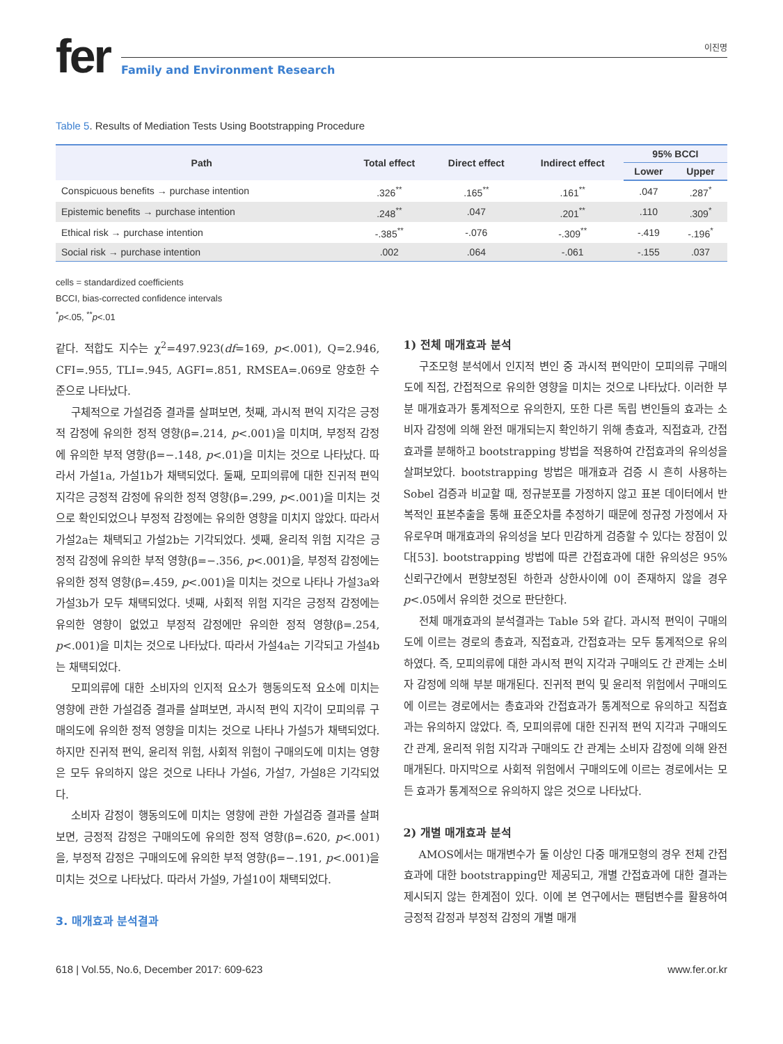fer
이진명
Family and Environment Research
Table 5. Results of Mediation Tests Using Bootstrapping Procedure
| Path | Total effect | Direct effect | Indirect effect | 95% BCCI | |
| --- | --- | --- | --- | --- | --- |
| | | | | Lower | Upper |
| Conspicuous benefits → purchase intention | .326<sup>**</sup> | .165<sup>**</sup> | .161<sup>**</sup> | .047 | .287<sup>*</sup> |
| Epistemic benefits → purchase intention | .248<sup>**</sup> | .047 | .201<sup>**</sup> | .110 | .309<sup>*</sup> |
| Ethical risk → purchase intention | -.385<sup>**</sup> | -.076 | -.309<sup>**</sup> | -.419 | -.196<sup>*</sup> |
| Social risk → purchase intention | .002 | .064 | -.061 | -.155 | .037 |
cells = standardized coefficients
BCCI, bias-corrected confidence intervals
<sup>*</sup> p<.05, <sup>**</sup>p<.01
같다. 적합도 지수는 χ<sup>2</sup>=497.923(df=169, p<.001), Q=2.946, CFI=.955, TLI=.945, AGFI=.851, RMSEA=.069로 양호한 수준으로 나타났다.
구체적으로 가설검증 결과를 살펴보면, 첫째, 과시적 편익 지각은 긍정적 감정에 유의한 정적 영향(β=.214, p<.001)을 미치며, 부정적 감정에 유의한 부적 영향(β=−.148, p<.01)을 미치는 것으로 나타났다. 따라서 가설1a, 가설1b가 채택되었다. 둘째, 모피의류에 대한 진귀적 편익 지각은 긍정적 감정에 유의한 정적 영향(β=.299, p<.001)을 미치는 것으로 확인되었으나 부정적 감정에는 유의한 영향을 미치지 않았다. 따라서 가설2a는 채택되고 가설2b는 기각되었다. 셋째, 윤리적 위험 지각은 긍정적 감정에 유의한 부적 영향(β=−.356, p<.001)을, 부정적 감정에는 유의한 정적 영향(β=.459, p<.001)을 미치는 것으로 나타나 가설3a와 가설3b가 모두 채택되었다. 넷째, 사회적 위험 지각은 긍정적 감정에는 유의한 영향이 없었고 부정적 감정에만 유의한 정적 영향(β=.254, p<.001)을 미치는 것으로 나타났다. 따라서 가설4a는 기각되고 가설4b는 채택되었다.
모피의류에 대한 소비자의 인지적 요소가 행동의도적 요소에 미치는 영향에 관한 가설검증 결과를 살펴보면, 과시적 편익 지각이 모피의류 구매의도에 유의한 정적 영향을 미치는 것으로 나타나 가설5가 채택되었다. 하지만 진귀적 편익, 윤리적 위험, 사회적 위험이 구매의도에 미치는 영향은 모두 유의하지 않은 것으로 나타나 가설6, 가설7, 가설8은 기각되었다.
소비자 감정이 행동의도에 미치는 영향에 관한 가설검증 결과를 살펴보면, 긍정적 감정은 구매의도에 유의한 정적 영향(β=.620, p<.001)을, 부정적 감정은 구매의도에 유의한 부적 영향(β=−.191, p<.001)을 미치는 것으로 나타났다. 따라서 가설9, 가설10이 채택되었다.
3. 매개효과 분석결과
1) 전체 매개효과 분석
구조모형 분석에서 인지적 변인 중 과시적 편익만이 모피의류 구매의도에 직접, 간접적으로 유의한 영향을 미치는 것으로 나타났다. 이러한 부분 매개효과가 통계적으로 유의한지, 또한 다른 독립 변인들의 효과는 소비자 감정에 의해 완전 매개되는지 확인하기 위해 총효과, 직접효과, 간접효과를 분해하고 bootstrapping 방법을 적용하여 간접효과의 유의성을 살펴보았다. bootstrapping 방법은 매개효과 검증 시 흔히 사용하는 Sobel 검증과 비교할 때, 정규분포를 가정하지 않고 표본 데이터에서 반복적인 표본추출을 통해 표준오차를 추정하기 때문에 정규정 가정에서 자유로우며 매개효과의 유의성을 보다 민감하게 검증할 수 있다는 장점이 있다[53]. bootstrapping 방법에 따른 간접효과에 대한 유의성은 95% 신뢰구간에서 편향보정된 하한과 상한사이에 0이 존재하지 않을 경우 p<.05에서 유의한 것으로 판단한다.
전체 매개효과의 분석결과는 Table 5와 같다. 과시적 편익이 구매의도에 이르는 경로의 총효과, 직접효과, 간접효과는 모두 통계적으로 유의하였다. 즉, 모피의류에 대한 과시적 편익 지각과 구매의도 간 관계는 소비자 감정에 의해 부분 매개된다. 진귀적 편익 및 윤리적 위험에서 구매의도에 이르는 경로에서는 총효과와 간접효과가 통계적으로 유의하고 직접효과는 유의하지 않았다. 즉, 모피의류에 대한 진귀적 편익 지각과 구매의도 간 관계, 윤리적 위험 지각과 구매의도 간 관계는 소비자 감정에 의해 완전 매개된다. 마지막으로 사회적 위험에서 구매의도에 이르는 경로에서는 모든 효과가 통계적으로 유의하지 않은 것으로 나타났다.
2) 개별 매개효과 분석
AMOS에서는 매개변수가 둘 이상인 다중 매개모형의 경우 전체 간접효과에 대한 bootstrapping만 제공되고, 개별 간접효과에 대한 결과는 제시되지 않는 한계점이 있다. 이에 본 연구에서는 팬텀변수를 활용하여 긍정적 감정과 부정적 감정의 개별 매개
618 | Vol.55, No.6, December 2017: 609-623 www.fer.or.kr